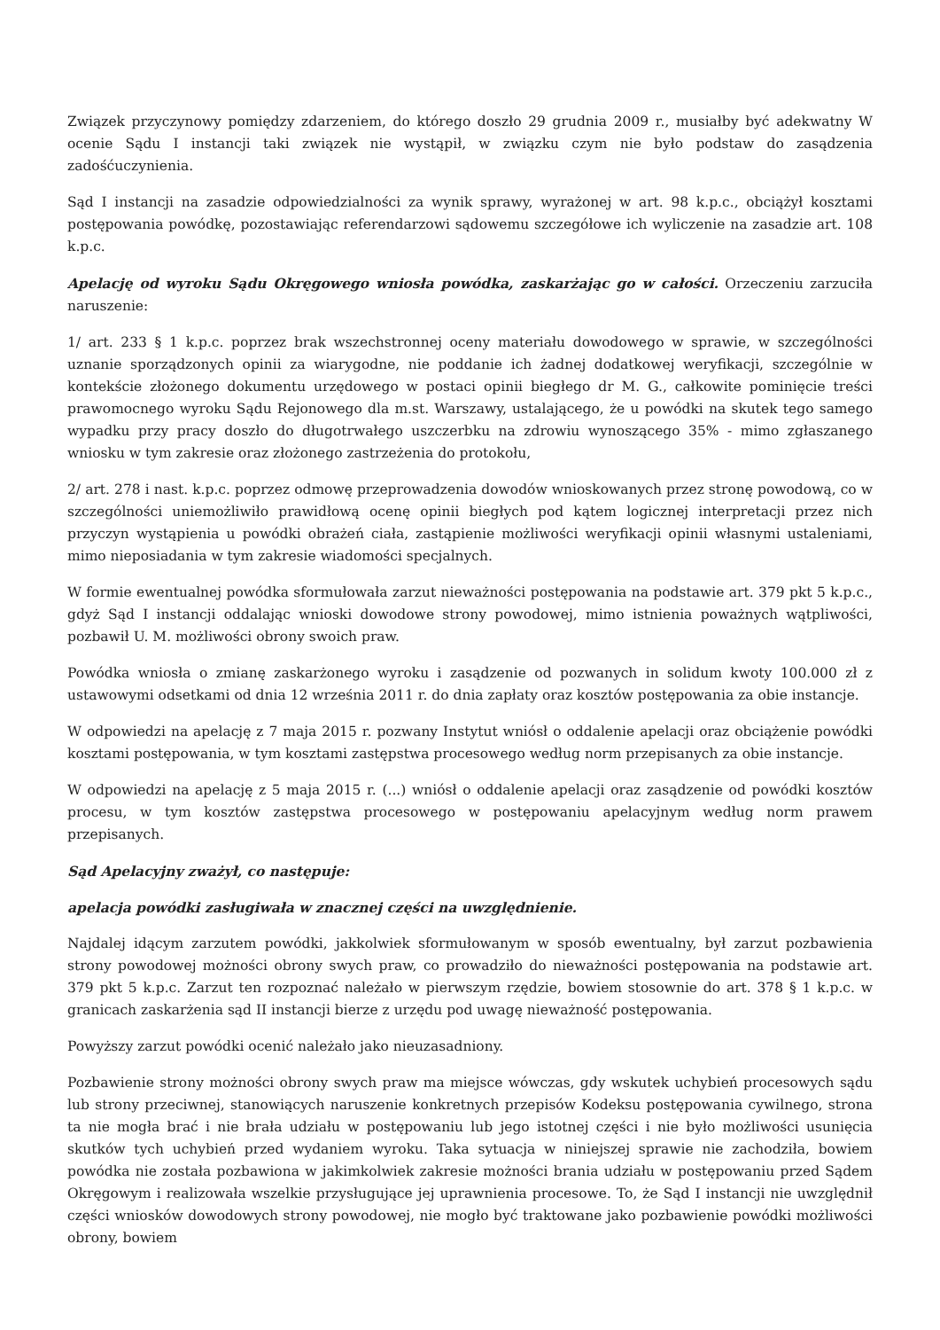Związek przyczynowy pomiędzy zdarzeniem, do którego doszło 29 grudnia 2009 r., musiałby być adekwatny W ocenie Sądu I instancji taki związek nie wystąpił, w związku czym nie było podstaw do zasądzenia zadośćuczynienia.
Sąd I instancji na zasadzie odpowiedzialności za wynik sprawy, wyrażonej w art. 98 k.p.c., obciążył kosztami postępowania powódkę, pozostawiając referendarzowi sądowemu szczegółowe ich wyliczenie na zasadzie art. 108 k.p.c.
Apelację od wyroku Sądu Okręgowego wniosła powódka, zaskarżając go w całości. Orzeczeniu zarzuciła naruszenie:
1/ art. 233 § 1 k.p.c. poprzez brak wszechstronnej oceny materiału dowodowego w sprawie, w szczególności uznanie sporządzonych opinii za wiarygodne, nie poddanie ich żadnej dodatkowej weryfikacji, szczególnie w kontekście złożonego dokumentu urzędowego w postaci opinii biegłego dr M. G., całkowite pominięcie treści prawomocnego wyroku Sądu Rejonowego dla m.st. Warszawy, ustalającego, że u powódki na skutek tego samego wypadku przy pracy doszło do długotrwałego uszczerbku na zdrowiu wynoszącego 35% - mimo zgłaszanego wniosku w tym zakresie oraz złożonego zastrzeżenia do protokołu,
2/ art. 278 i nast. k.p.c. poprzez odmowę przeprowadzenia dowodów wnioskowanych przez stronę powodową, co w szczególności uniemożliwiło prawidłową ocenę opinii biegłych pod kątem logicznej interpretacji przez nich przyczyn wystąpienia u powódki obrażeń ciała, zastąpienie możliwości weryfikacji opinii własnymi ustaleniami, mimo nieposiadania w tym zakresie wiadomości specjalnych.
W formie ewentualnej powódka sformułowała zarzut nieważności postępowania na podstawie art. 379 pkt 5 k.p.c., gdyż Sąd I instancji oddalając wnioski dowodowe strony powodowej, mimo istnienia poważnych wątpliwości, pozbawił U. M. możliwości obrony swoich praw.
Powódka wniosła o zmianę zaskarżonego wyroku i zasądzenie od pozwanych in solidum kwoty 100.000 zł z ustawowymi odsetkami od dnia 12 września 2011 r. do dnia zapłaty oraz kosztów postępowania za obie instancje.
W odpowiedzi na apelację z 7 maja 2015 r. pozwany Instytut wniósł o oddalenie apelacji oraz obciążenie powódki kosztami postępowania, w tym kosztami zastępstwa procesowego według norm przepisanych za obie instancje.
W odpowiedzi na apelację z 5 maja 2015 r. (...) wniósł o oddalenie apelacji oraz zasądzenie od powódki kosztów procesu, w tym kosztów zastępstwa procesowego w postępowaniu apelacyjnym według norm prawem przepisanych.
Sąd Apelacyjny zważył, co następuje:
apelacja powódki zasługiwała w znacznej części na uwzględnienie.
Najdalej idącym zarzutem powódki, jakkolwiek sformułowanym w sposób ewentualny, był zarzut pozbawienia strony powodowej możności obrony swych praw, co prowadziło do nieważności postępowania na podstawie art. 379 pkt 5 k.p.c. Zarzut ten rozpoznać należało w pierwszym rzędzie, bowiem stosownie do art. 378 § 1 k.p.c. w granicach zaskarżenia sąd II instancji bierze z urzędu pod uwagę nieważność postępowania.
Powyższy zarzut powódki ocenić należało jako nieuzasadniony.
Pozbawienie strony możności obrony swych praw ma miejsce wówczas, gdy wskutek uchybień procesowych sądu lub strony przeciwnej, stanowiących naruszenie konkretnych przepisów Kodeksu postępowania cywilnego, strona ta nie mogła brać i nie brała udziału w postępowaniu lub jego istotnej części i nie było możliwości usunięcia skutków tych uchybień przed wydaniem wyroku. Taka sytuacja w niniejszej sprawie nie zachodziła, bowiem powódka nie została pozbawiona w jakimkolwiek zakresie możności brania udziału w postępowaniu przed Sądem Okręgowym i realizowała wszelkie przysługujące jej uprawnienia procesowe. To, że Sąd I instancji nie uwzględnił części wniosków dowodowych strony powodowej, nie mogło być traktowane jako pozbawienie powódki możliwości obrony, bowiem